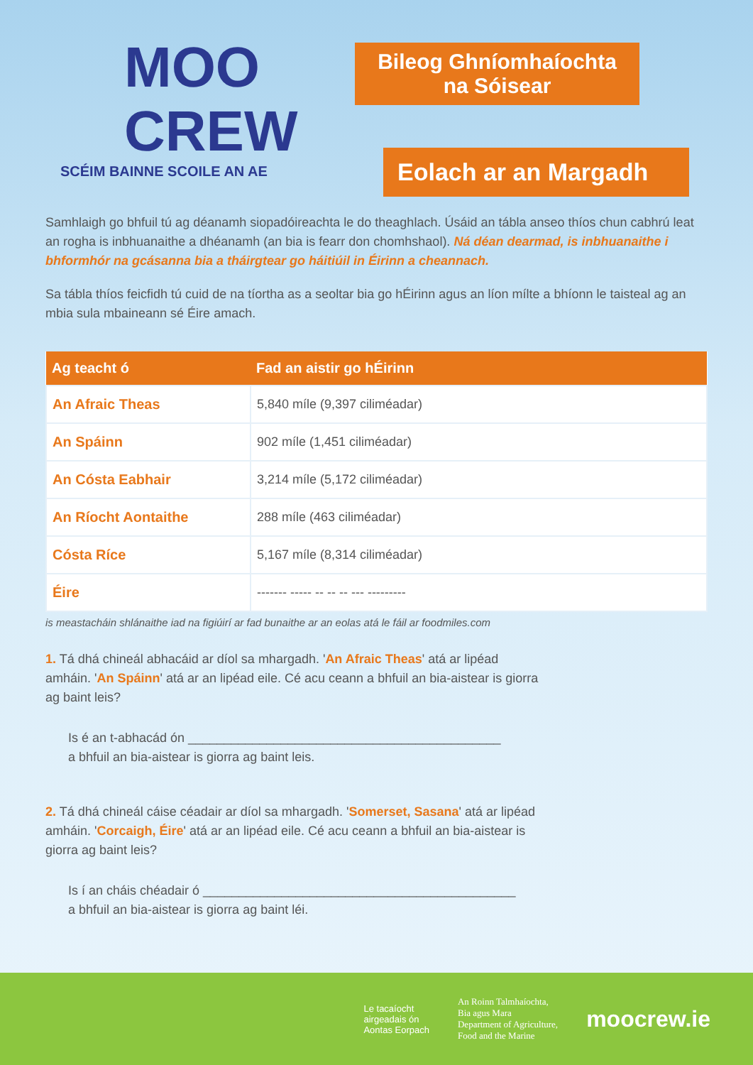MOO
CREW
SCÉIM BAINNE SCOILE AN AE
Bileog Ghníomhaíochta na Sóisear
Eolach ar an Margadh
Samhlaigh go bhfuil tú ag déanamh siopadóireachta le do theaghlach. Úsáid an tábla anseo thíos chun cabhrú leat an rogha is inbhuanaithe a dhéanamh (an bia is fearr don chomhshaol). Ná déan dearmad, is inbhuanaithe i bhformhór na gcásanna bia a tháirgtear go háitiúil in Éirinn a cheannach.
Sa tábla thíos feicfidh tú cuid de na tíortha as a seoltar bia go hÉirinn agus an líon mílte a bhíonn le taisteal ag an mbia sula mbaineann sé Éire amach.
| Ag teacht ó | Fad an aistir go hÉirinn |
| --- | --- |
| An Afraic Theas | 5,840 míle (9,397 ciliméadar) |
| An Spáinn | 902 míle (1,451 ciliméadar) |
| An Cósta Eabhair | 3,214 míle (5,172 ciliméadar) |
| An Ríocht Aontaithe | 288 míle (463 ciliméadar) |
| Cósta Ríce | 5,167 míle (8,314 ciliméadar) |
| Éire | ------- ----- -- -- -- --- --------- |
is meastacháin shlánaithe iad na figiúirí ar fad bunaithe ar an eolas atá le fáil ar foodmiles.com
1. Tá dhá chineál abhacáid ar díol sa mhargadh. 'An Afraic Theas' atá ar lipéad amháin. 'An Spáinn' atá ar an lipéad eile. Cé acu ceann a bhfuil an bia-aistear is giorra ag baint leis?
Is é an t-abhacád ón ____________________________________________
a bhfuil an bia-aistear is giorra ag baint leis.
2. Tá dhá chineál cáise céadair ar díol sa mhargadh. 'Somerset, Sasana' atá ar lipéad amháin. 'Corcaigh, Éire' atá ar an lipéad eile. Cé acu ceann a bhfuil an bia-aistear is giorra ag baint leis?
Is í an cháis chéadair ó ____________________________________________
a bhfuil an bia-aistear is giorra ag baint léi.
Le tacaíocht
airgeadais ón
Aontas Eorpach
An Roinn Talmhaíochta,
Bia agus Mara
Department of Agriculture,
Food and the Marine
moocrew.ie